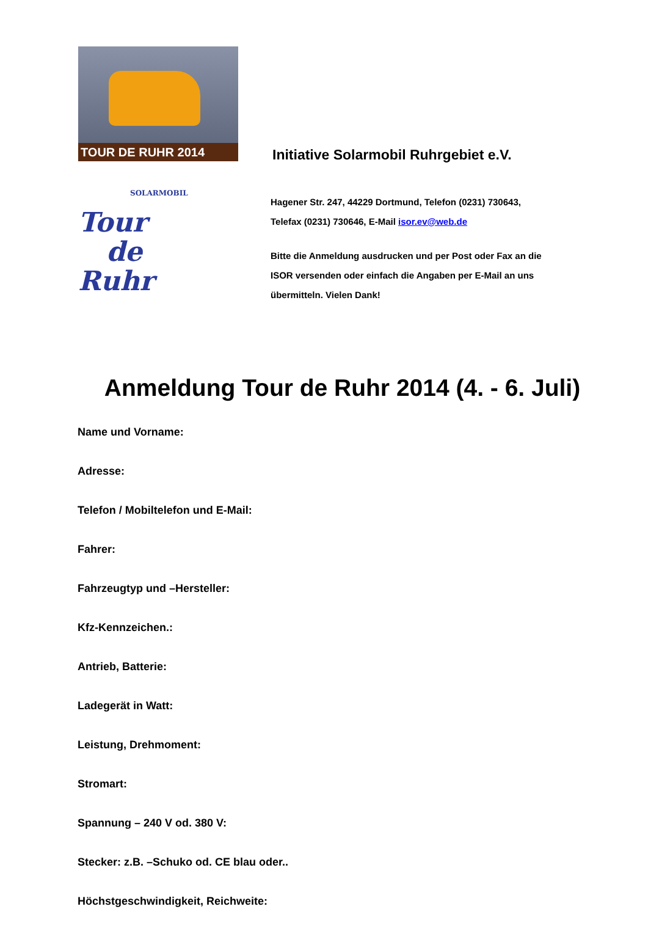TOUR DE RUHR 2014
SOLARMOBIL
Tour
de
Ruhr
Initiative Solarmobil Ruhrgebiet e.V.
Hagener Str. 247, 44229 Dortmund, Telefon (0231) 730643,
Telefax (0231) 730646, E-Mail isor.ev@web.de
Bitte die Anmeldung ausdrucken und per Post oder Fax an die
ISOR versenden oder einfach die Angaben per E-Mail an uns
übermitteln. Vielen Dank!
Anmeldung Tour de Ruhr 2014 (4. - 6. Juli)
Name und Vorname:
Adresse:
Telefon / Mobiltelefon und E-Mail:
Fahrer:
Fahrzeugtyp und –Hersteller:
Kfz-Kennzeichen.:
Antrieb, Batterie:
Ladegerät in Watt:
Leistung, Drehmoment:
Stromart:
Spannung – 240 V od. 380 V:
Stecker: z.B. –Schuko od. CE blau oder..
Höchstgeschwindigkeit, Reichweite: